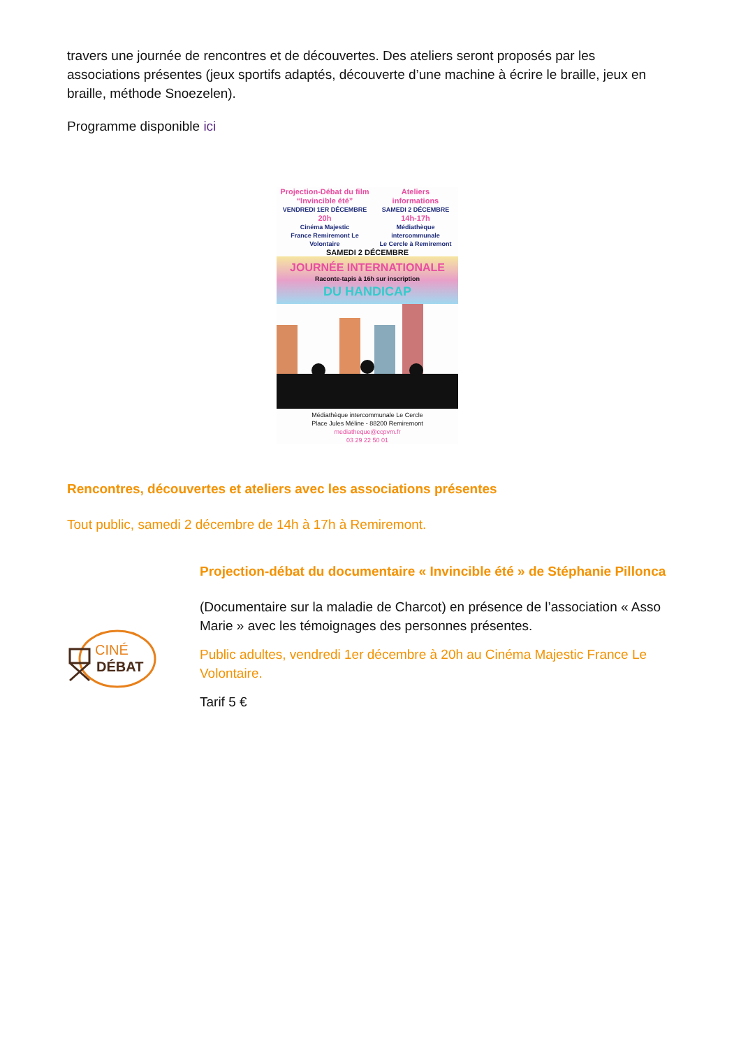travers une journée de rencontres et de découvertes. Des ateliers seront proposés par les associations présentes (jeux sportifs adaptés, découverte d’une machine à écrire le braille, jeux en braille, méthode Snoezelen).
Programme disponible ici
Projection-Débat du film
“Invincible été”
VENDREDI 1ER DÉCEMBRE
20h
Cinéma Majestic
France Remiremont Le Volontaire
Ateliers
informations
SAMEDI 2 DÉCEMBRE
14h-17h
Médiathèque intercommunale
Le Cercle à Remiremont
SAMEDI 2 DÉCEMBRE
JOURNÉE INTERNATIONALE
Raconte-tapis à 16h sur inscription
DU HANDICAP
Médiathèque intercommunale Le Cercle
Place Jules Méline - 88200 Remiremont
mediatheque@ccpvm.fr
03 29 22 50 01
Rencontres, découvertes et ateliers avec les associations présentes
Tout public, samedi 2 décembre de 14h à 17h à Remiremont.
CINÉ
DÉBAT
Projection-débat du documentaire « Invincible été » de Stéphanie Pillonca
(Documentaire sur la maladie de Charcot) en présence de l’association « Asso Marie » avec les témoignages des personnes présentes.
Public adultes, vendredi 1er décembre à 20h au Cinéma Majestic France Le Volontaire.
Tarif 5 €